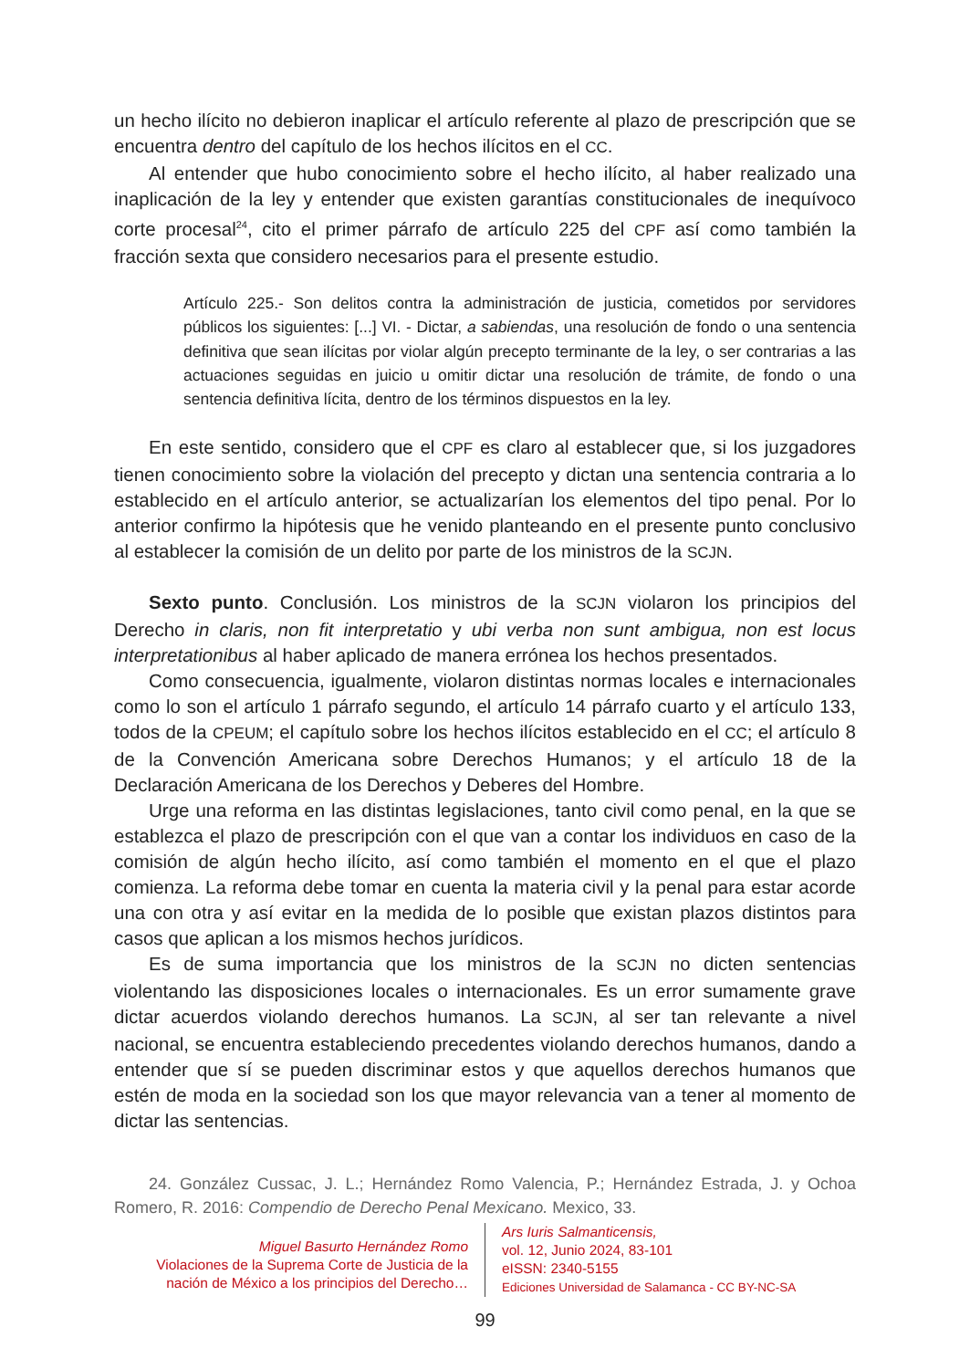un hecho ilícito no debieron inaplicar el artículo referente al plazo de prescripción que se encuentra dentro del capítulo de los hechos ilícitos en el CC.
Al entender que hubo conocimiento sobre el hecho ilícito, al haber realizado una inaplicación de la ley y entender que existen garantías constitucionales de inequívoco corte procesal<sup>24</sup>, cito el primer párrafo de artículo 225 del CPF así como también la fracción sexta que considero necesarios para el presente estudio.
Artículo 225.- Son delitos contra la administración de justicia, cometidos por servidores públicos los siguientes: [...] VI. - Dictar, a sabiendas, una resolución de fondo o una sentencia definitiva que sean ilícitas por violar algún precepto terminante de la ley, o ser contrarias a las actuaciones seguidas en juicio u omitir dictar una resolución de trámite, de fondo o una sentencia definitiva lícita, dentro de los términos dispuestos en la ley.
En este sentido, considero que el CPF es claro al establecer que, si los juzgadores tienen conocimiento sobre la violación del precepto y dictan una sentencia contraria a lo establecido en el artículo anterior, se actualizarían los elementos del tipo penal. Por lo anterior confirmo la hipótesis que he venido planteando en el presente punto conclusivo al establecer la comisión de un delito por parte de los ministros de la SCJN.
Sexto punto. Conclusión. Los ministros de la SCJN violaron los principios del Derecho in claris, non fit interpretatio y ubi verba non sunt ambigua, non est locus interpretationibus al haber aplicado de manera errónea los hechos presentados.
Como consecuencia, igualmente, violaron distintas normas locales e internacionales como lo son el artículo 1 párrafo segundo, el artículo 14 párrafo cuarto y el artículo 133, todos de la CPEUM; el capítulo sobre los hechos ilícitos establecido en el CC; el artículo 8 de la Convención Americana sobre Derechos Humanos; y el artículo 18 de la Declaración Americana de los Derechos y Deberes del Hombre.
Urge una reforma en las distintas legislaciones, tanto civil como penal, en la que se establezca el plazo de prescripción con el que van a contar los individuos en caso de la comisión de algún hecho ilícito, así como también el momento en el que el plazo comienza. La reforma debe tomar en cuenta la materia civil y la penal para estar acorde una con otra y así evitar en la medida de lo posible que existan plazos distintos para casos que aplican a los mismos hechos jurídicos.
Es de suma importancia que los ministros de la SCJN no dicten sentencias violentando las disposiciones locales o internacionales. Es un error sumamente grave dictar acuerdos violando derechos humanos. La SCJN, al ser tan relevante a nivel nacional, se encuentra estableciendo precedentes violando derechos humanos, dando a entender que sí se pueden discriminar estos y que aquellos derechos humanos que estén de moda en la sociedad son los que mayor relevancia van a tener al momento de dictar las sentencias.
24. González Cussac, J. L.; Hernández Romo Valencia, P.; Hernández Estrada, J. y Ochoa Romero, R. 2016: Compendio de Derecho Penal Mexicano. Mexico, 33.
Miguel Basurto Hernández Romo
Violaciones de la Suprema Corte de Justicia de la nación de México a los principios del Derecho…
Ars Iuris Salmanticensis,
vol. 12, Junio 2024, 83-101
eISSN: 2340-5155
Ediciones Universidad de Salamanca - CC BY-NC-SA
99